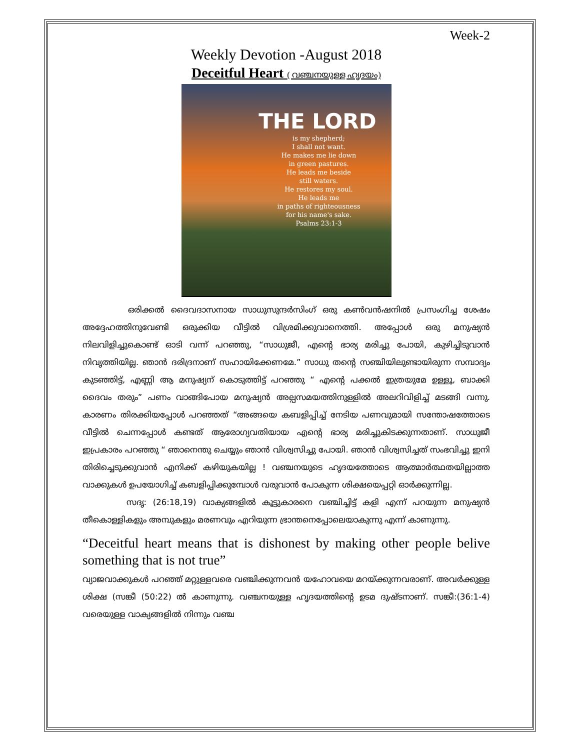Week-2
Weekly Devotion -August 2018
Deceitful Heart ( വഞ്ചനയുള്ള ഹൃദയം)
THE LORD
is my shepherd;
I shall not want.
He makes me lie down
in green pastures.
He leads me beside
still waters.
He restores my soul.
He leads me
in paths of righteousness
for his name's sake.
Psalms 23:1-3
ഒരിക്കൽ ദൈവദാസനായ സാധുസുന്ദർസിംഗ് ഒരു കൺവൻഷനിൽ പ്രസംഗിച്ച ശേഷം അദ്ദേഹത്തിനുവേണ്ടി ഒരുക്കിയ വീട്ടിൽ വിശ്രമിക്കുവാനെത്തി. അപ്പോൾ ഒരു മനുഷ്യൻ നിലവിളിച്ചുകൊണ്ട് ഓടി വന്ന് പറഞ്ഞു, “സാധുജീ, എന്റെ ഭാര്യ മരിച്ചു പോയി, കുഴിച്ചിടുവാൻ നിവൃത്തിയില്ല. ഞാൻ ദരിദ്രനാണ് സഹായിക്കേണമേ.” സാധു തന്റെ സഞ്ചിയിലുണ്ടായിരുന്ന സമ്പാദ്യം കുടഞ്ഞിട്ട്, എണ്ണി ആ മനുഷ്യന് കൊടുത്തിട്ട് പറഞ്ഞു “ എന്റെ പക്കൽ ഇത്രയുമേ ഉള്ളൂ, ബാക്കി ദൈവം തരും” പണം വാങ്ങിപോയ മനുഷ്യൻ അല്പസമയത്തിനുള്ളിൽ അലറിവിളിച്ച് മടങ്ങി വന്നു. കാരണം തിരക്കിയപ്പോൾ പറഞ്ഞത് “അങ്ങയെ കബളിപ്പിച്ച് നേടിയ പണവുമായി സന്തോഷത്തോടെ വീട്ടിൽ ചെന്നപ്പോൾ കണ്ടത് ആരോഗ്യവതിയായ എന്റെ ഭാര്യ മരിച്ചുകിടക്കുന്നതാണ്. സാധുജീ ഇപ്രകാരം പറഞ്ഞു “ ഞാനെന്തു ചെയ്യും ഞാൻ വിശ്വസിച്ചു പോയി. ഞാൻ വിശ്വസിച്ചത് സംഭവിച്ചു ഇനി തിരിച്ചെടുക്കുവാൻ എനിക്ക് കഴിയുകയില്ല ! വഞ്ചനയുടെ ഹൃദയത്തോടെ ആത്മാർത്ഥതയില്ലാത്ത വാക്കുകൾ ഉപയോഗിച്ച് കബളിപ്പിക്കുമ്പോൾ വരുവാൻ പോകുന്ന ശിക്ഷയെപ്പറ്റി ഓർക്കുന്നില്ല.
സദൃ: (26:18,19) വാക്യങ്ങളിൽ കൂട്ടുകാരനെ വഞ്ചിച്ചിട്ട് കളി എന്ന് പറയുന്ന മനുഷ്യൻ തീകൊള്ളികളും അമ്പുകളും മരണവും എറിയുന്ന ഭ്രാന്തനെപ്പോലെയാകുന്നു എന്ന് കാണുന്നു.
“Deceitful heart means that is dishonest by making other people belive something that is not true”
വ്യാജവാക്കുകൾ പറഞ്ഞ് മറ്റുള്ളവരെ വഞ്ചിക്കുന്നവൻ യഹോവയെ മറയ്ക്കുന്നവരാണ്. അവർക്കുള്ള ശിക്ഷ (സങ്കീ (50:22) ൽ കാണുന്നു. വഞ്ചനയുള്ള ഹൃദയത്തിന്റെ ഉടമ ദുഷ്ടനാണ്. സങ്കീ:(36:1-4) വരെയുള്ള വാക്യങ്ങളിൽ നിന്നും വഞ്ച